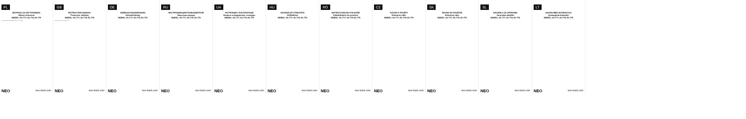PL
INSTRUKCJA UŻYTKOWANIA
Odzież ochronna
MODEL: 81-777; 81-778; 81-779
Przed użyciem należy zapoznać się z instrukcją.
NEO neo-tools.com
GB
INSTRUCTION MANUAL
Protective clothing
MODEL: 81-777; 81-778; 81-779
Read the instructions before use.
NEO neo-tools.com
DE
GEBRAUCHSANWEISUNG
Schutzkleidung
MODEL: 81-777; 81-778; 81-779
NEO neo-tools.com
RU
ИНСТРУКЦИЯ ДЛЯ ПОЛЬЗОВАТЕЛЯ
Защитная одежда
MODEL: 81-777; 81-778; 81-779
NEO neo-tools.com
UA
ІНСТРУКЦІЯ З ЕКСПЛУАТАЦІЇ
Захисне спорядження: спецодяг
MODEL: 81-777; 81-778; 81-779
NEO neo-tools.com
HU
HASZNÁLATI ÚTMUTATÓ
Védőöltözet
MODEL: 81-777; 81-778; 81-779
NEO neo-tools.com
RO
INSTRUCȚIUNI DE UTILIZARE
Îmbrăcăminte de protecție
MODEL: 81-777; 81-778; 81-779
NEO neo-tools.com
CZ
NÁVOD K POUŽITÍ
Ochranný oděv
MODEL: 81-777; 81-778; 81-779
NEO neo-tools.com
SK
NÁVOD NA POUŽITIE
Ochranný odev
MODEL: 81-777; 81-778; 81-779
NEO neo-tools.com
SL
NAVODILA ZA UPORABO
Varovalna oblačila
MODEL: 81-777; 81-778; 81-779
NEO neo-tools.com
LT
NAUDOJIMO INSTRUKCIJA
Apsauginiai drabužiai
MODEL: 81-777; 81-778; 81-779
NEO neo-tools.com